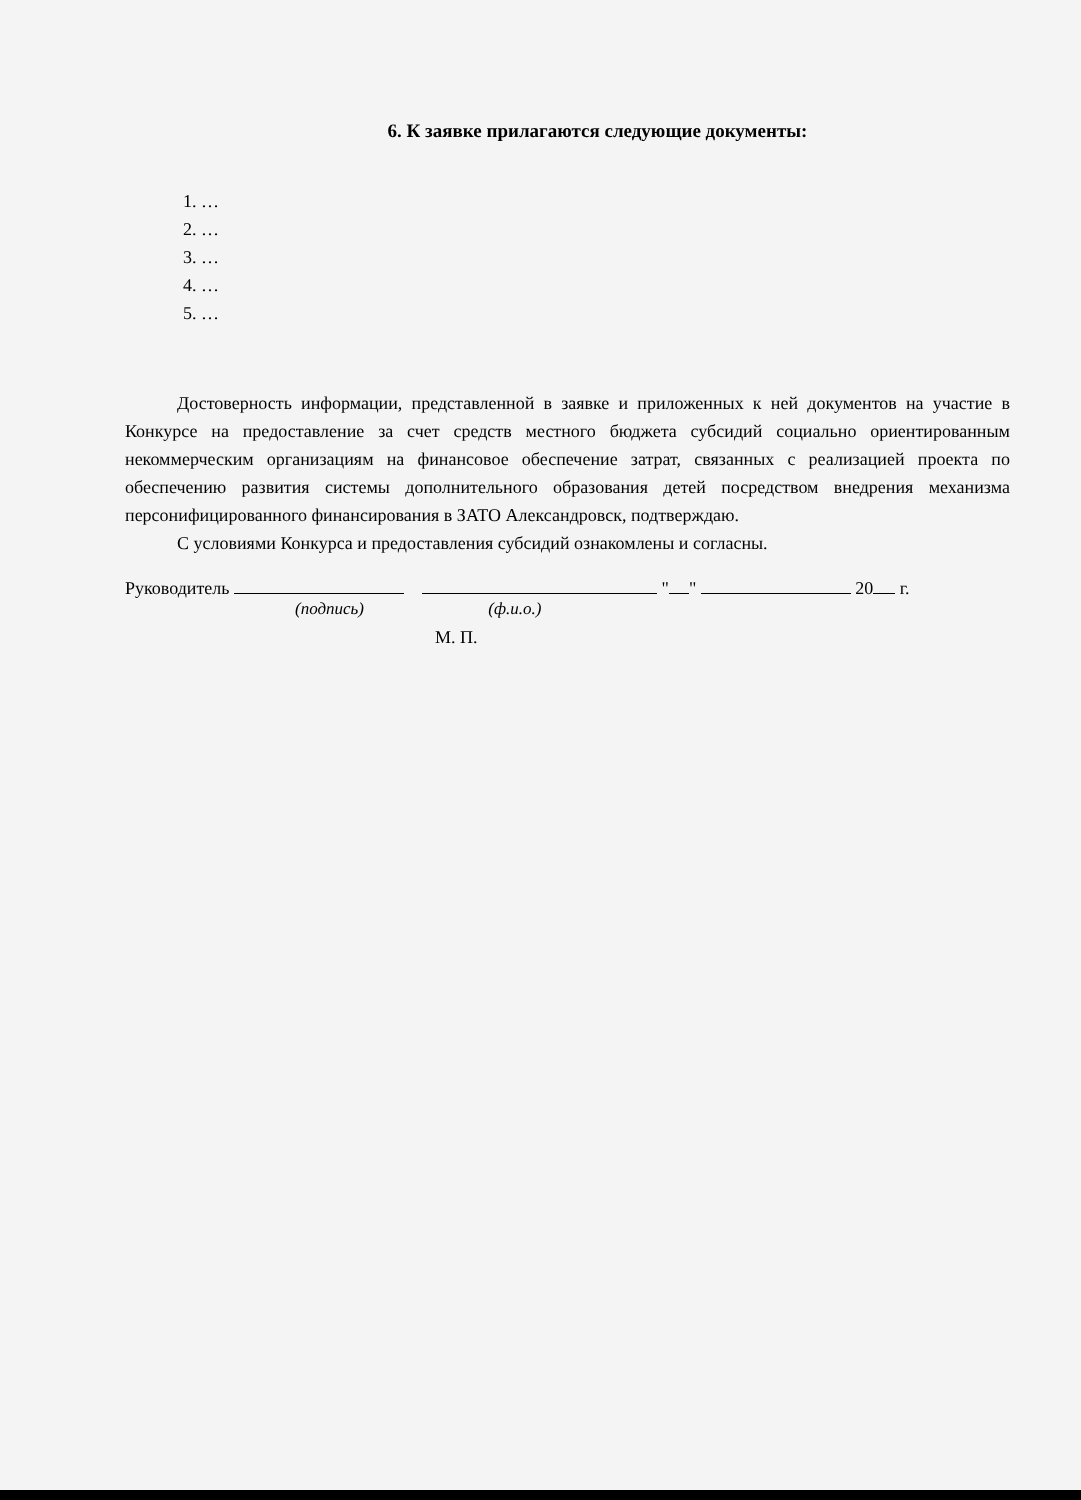6. К заявке прилагаются следующие документы:
1. …
2. …
3. …
4. …
5. …
Достоверность информации, представленной в заявке и приложенных к ней документов на участие в Конкурсе на предоставление за счет средств местного бюджета субсидий социально ориентированным некоммерческим организациям на финансовое обеспечение затрат, связанных с реализацией проекта по обеспечению развития системы дополнительного образования детей посредством внедрения механизма персонифицированного финансирования в ЗАТО Александровск, подтверждаю.
С условиями Конкурса и предоставления субсидий ознакомлены и согласны.
Руководитель " " 20 г.
(подпись) (ф.и.о.)
М. П.